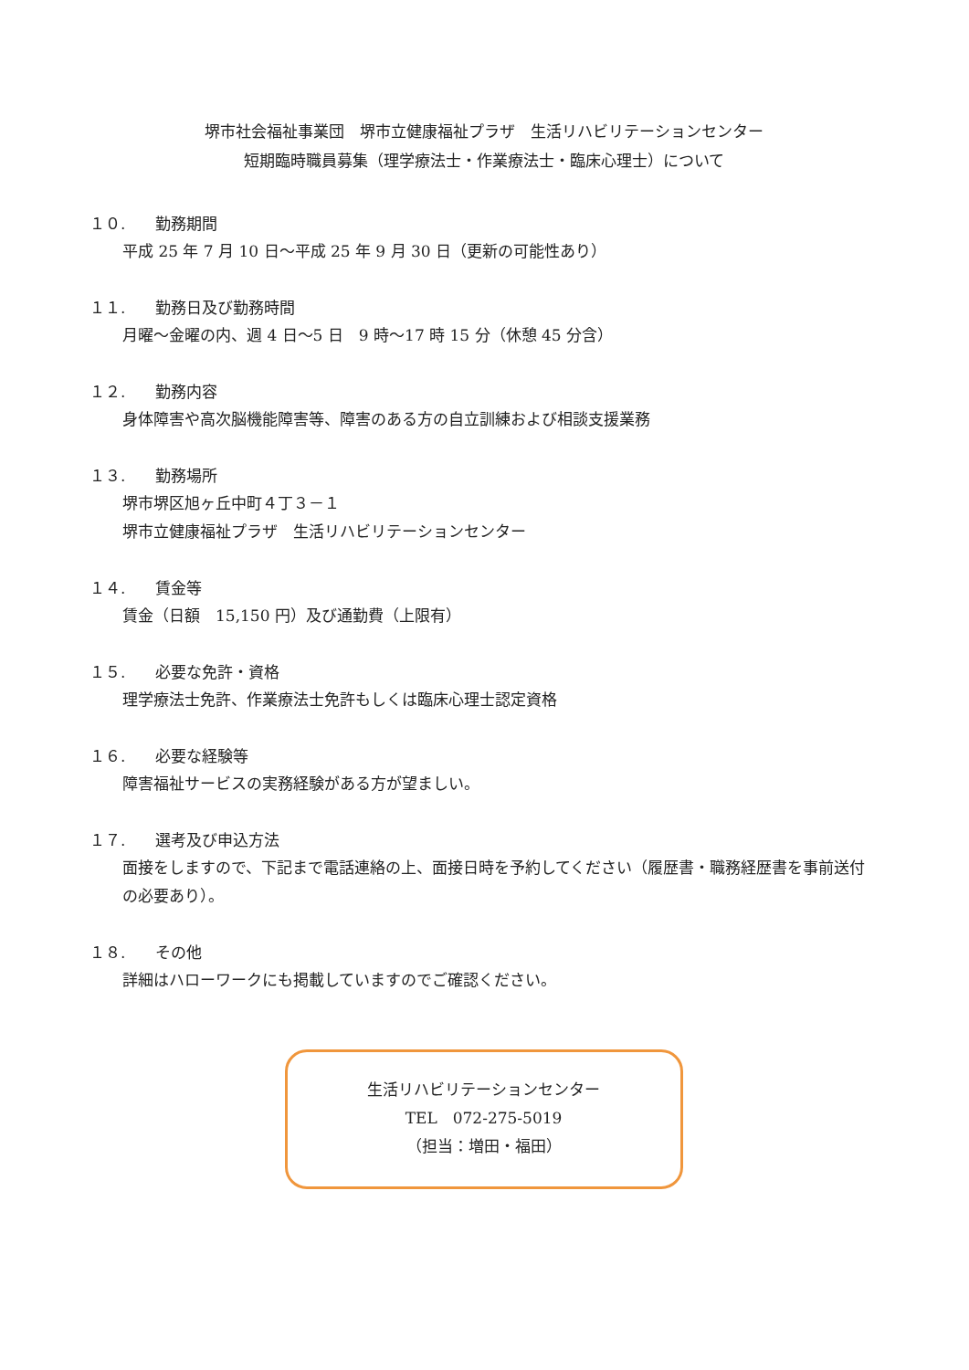堺市社会福祉事業団　堺市立健康福祉プラザ　生活リハビリテーションセンター
短期臨時職員募集（理学療法士・作業療法士・臨床心理士）について
１０. 勤務期間
平成 25 年 7 月 10 日～平成 25 年 9 月 30 日（更新の可能性あり）
１１. 勤務日及び勤務時間
月曜～金曜の内、週 4 日～5 日　9 時～17 時 15 分（休憩 45 分含）
１２. 勤務内容
身体障害や高次脳機能障害等、障害のある方の自立訓練および相談支援業務
１３. 勤務場所
堺市堺区旭ヶ丘中町４丁３－１
堺市立健康福祉プラザ　生活リハビリテーションセンター
１４. 賃金等
賃金（日額　15,150 円）及び通勤費（上限有）
１５. 必要な免許・資格
理学療法士免許、作業療法士免許もしくは臨床心理士認定資格
１６. 必要な経験等
障害福祉サービスの実務経験がある方が望ましい。
１７. 選考及び申込方法
面接をしますので、下記まで電話連絡の上、面接日時を予約してください（履歴書・職務経歴書を事前送付の必要あり）。
１８. その他
詳細はハローワークにも掲載していますのでご確認ください。
生活リハビリテーションセンター
TEL　072-275-5019
（担当：増田・福田）